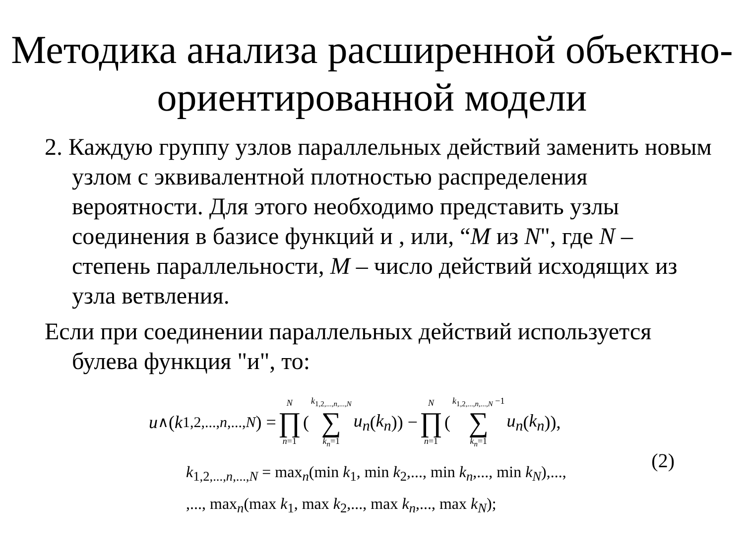Методика анализа расширенной объектно-ориентированной модели
2. Каждую группу узлов параллельных действий заменить новым узлом с эквивалентной плотностью распределения вероятности. Для этого необходимо представить узлы соединения в базисе функций и , или, “M из N", где N – степень параллельности, M – число действий исходящих из узла ветвления.
Если при соединении параллельных действий используется булева функция "и", то:
u<sub>∧</sub>(k<sub>1,2,...,n,...,N</sub>) = N ∏ n=1 ( k<sub>1,2,...,n,...,N</sub> ∑ k<sub>n</sub>=1 u<sub>n</sub> (k<sub>n</sub>)) − N ∏ n=1 ( k<sub>1,2,...,n,...,N</sub> −1 ∑ k<sub>n</sub>=1 u<sub>n</sub> (k<sub>n</sub>)),
k<sub>1,2,...,n,...,N</sub> = max<sub>n</sub>(min k<sub>1</sub>, min k<sub>2</sub>,..., min k<sub>n</sub>,..., min k<sub>N</sub>),...,
,..., max<sub>n</sub>(max k<sub>1</sub>, max k<sub>2</sub>,..., max k<sub>n</sub>,..., max k<sub>N</sub>);
(2)